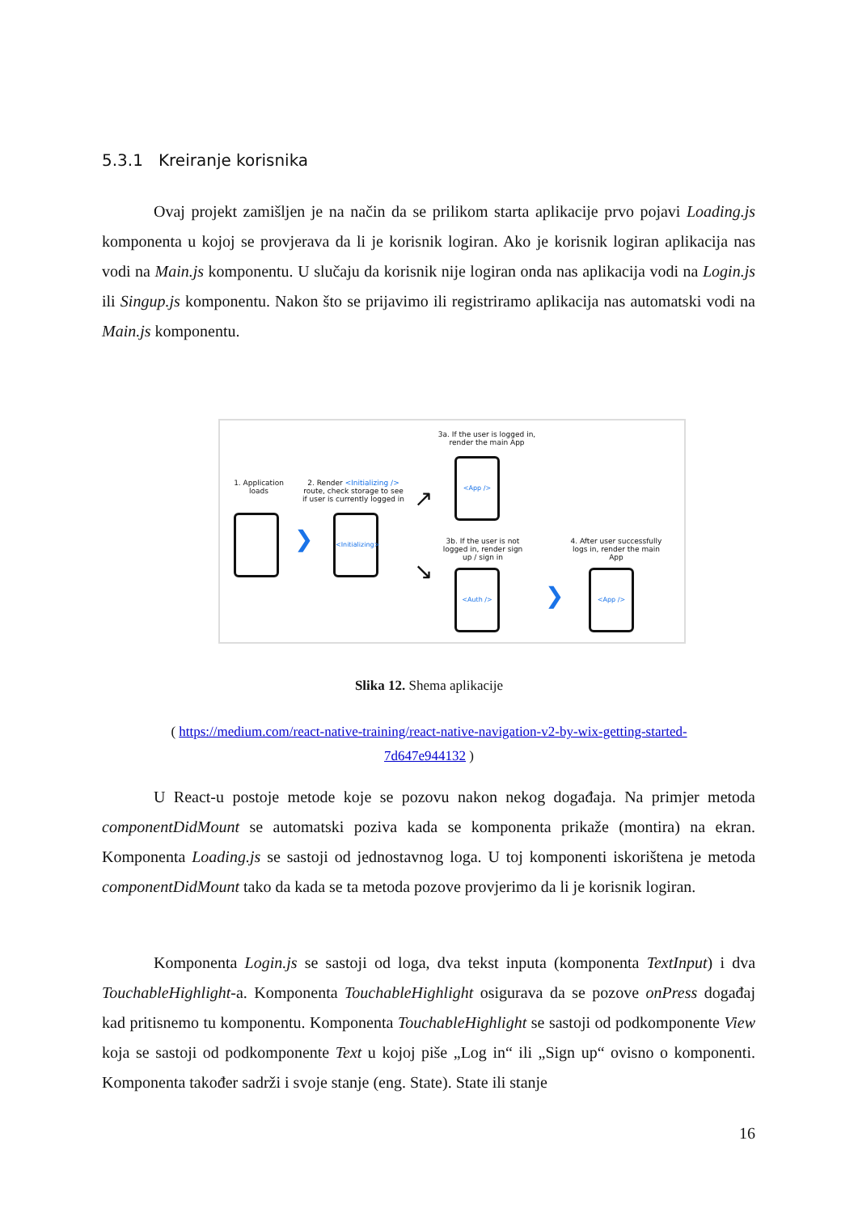5.3.1 Kreiranje korisnika
Ovaj projekt zamišljen je na način da se prilikom starta aplikacije prvo pojavi Loading.js komponenta u kojoj se provjerava da li je korisnik logiran. Ako je korisnik logiran aplikacija nas vodi na Main.js komponentu. U slučaju da korisnik nije logiran onda nas aplikacija vodi na Login.js ili Singup.js komponentu. Nakon što se prijavimo ili registriramo aplikacija nas automatski vodi na Main.js komponentu.
3a. If the user is logged in, render the main App
1. Application loads
2. Render <Initializing /> route, check storage to see if user is currently logged in
<App />
❯
<Initializing>
↗
↘
3b. If the user is not logged in, render sign up / sign in
4. After user successfully logs in, render the main App
<Auth />
❯
<App />
Slika 12. Shema aplikacije
( https://medium.com/react-native-training/react-native-navigation-v2-by-wix-getting-started-
7d647e944132 )
U React-u postoje metode koje se pozovu nakon nekog događaja. Na primjer metoda componentDidMount se automatski poziva kada se komponenta prikaže (montira) na ekran. Komponenta Loading.js se sastoji od jednostavnog loga. U toj komponenti iskorištena je metoda componentDidMount tako da kada se ta metoda pozove provjerimo da li je korisnik logiran.
Komponenta Login.js se sastoji od loga, dva tekst inputa (komponenta TextInput) i dva TouchableHighlight-a. Komponenta TouchableHighlight osigurava da se pozove onPress događaj kad pritisnemo tu komponentu. Komponenta TouchableHighlight se sastoji od podkomponente View koja se sastoji od podkomponente Text u kojoj piše „Log in“ ili „Sign up“ ovisno o komponenti. Komponenta također sadrži i svoje stanje (eng. State). State ili stanje
16